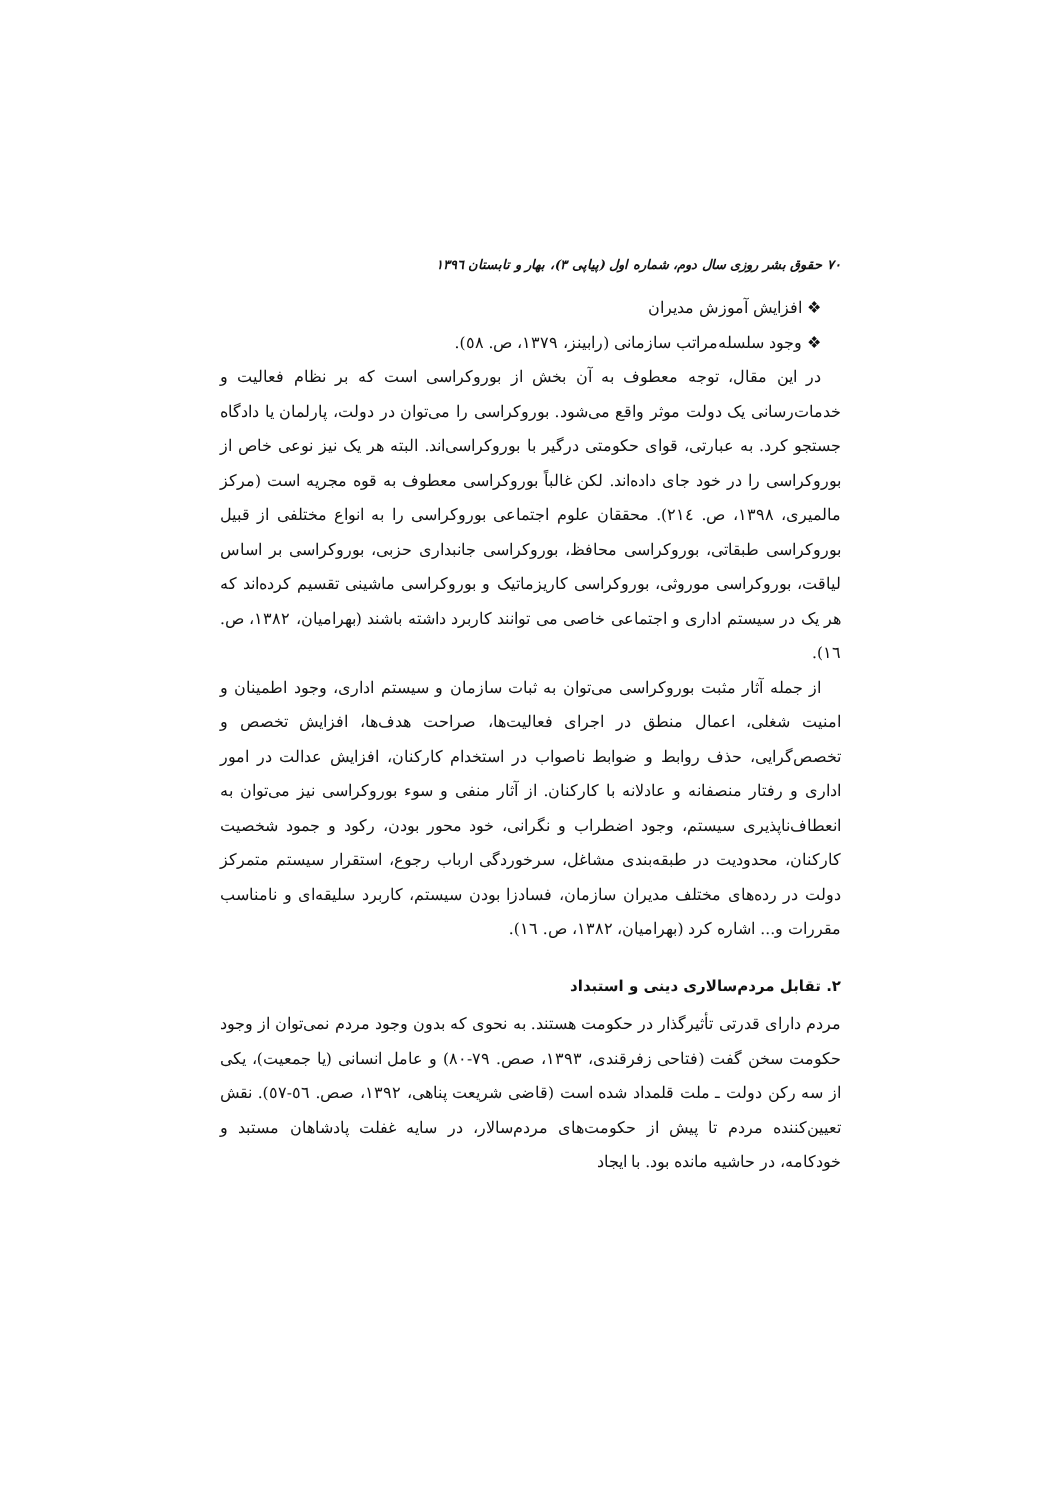۷۰ حقوق بشر روزی سال دوم، شماره اول (پیاپی ۳)، بهار و تابستان ۱۳۹٦
❖ افزایش آموزش مدیران
❖ وجود سلسله‌مراتب سازمانی (رابینز، ۱۳۷۹، ص. ٥۸).
در این مقال، توجه معطوف به آن بخش از بوروکراسی است که بر نظام فعالیت و خدمات‌رسانی یک دولت موثر واقع می‌شود. بوروکراسی را می‌توان در دولت، پارلمان یا دادگاه جستجو کرد. به عبارتی، قوای حکومتی درگیر با بوروکراسی‌اند. البته هر یک نیز نوعی خاص از بوروکراسی را در خود جای داده‌اند. لکن غالباً بوروکراسی معطوف به قوه مجریه است (مرکز مالمیری، ۱۳۹۸، ص. ۲۱٤). محققان علوم اجتماعی بوروکراسی را به انواع مختلفی از قبیل بوروکراسی طبقاتی، بوروکراسی محافظ، بوروکراسی جانبداری حزبی، بوروکراسی بر اساس لیاقت، بوروکراسی موروثی، بوروکراسی کاریزماتیک و بوروکراسی ماشینی تقسیم کرده‌اند که هر یک در سیستم اداری و اجتماعی خاصی می توانند کاربرد داشته باشند (بهرامیان، ۱۳۸۲، ص. ۱٦).
از جمله آثار مثبت بوروکراسی می‌توان به ثبات سازمان و سیستم اداری، وجود اطمینان و امنیت شغلی، اعمال منطق در اجرای فعالیت‌ها، صراحت هدف‌ها، افزایش تخصص و تخصص‌گرایی، حذف روابط و ضوابط ناصواب در استخدام کارکنان، افزایش عدالت در امور اداری و رفتار منصفانه و عادلانه با کارکنان. از آثار منفی و سوء بوروکراسی نیز می‌توان به انعطاف‌ناپذیری سیستم، وجود اضطراب و نگرانی، خود محور بودن، رکود و جمود شخصیت کارکنان، محدودیت در طبقه‌بندی مشاغل، سرخوردگی ارباب رجوع، استقرار سیستم متمرکز دولت در رده‌های مختلف مدیران سازمان، فسادزا بودن سیستم، کاربرد سلیقه‌ای و نامناسب مقررات و... اشاره کرد (بهرامیان، ۱۳۸۲، ص. ۱٦).
۲. تقابل مردم‌سالاری دینی و استبداد
مردم دارای قدرتی تأثیرگذار در حکومت هستند. به نحوی که بدون وجود مردم نمی‌توان از وجود حکومت سخن گفت (فتاحی زفرقندی، ۱۳۹۳، صص. ۷۹-۸۰) و عامل انسانی (یا جمعیت)، یکی از سه رکن دولت ـ ملت قلمداد شده است (قاضی شریعت پناهی، ۱۳۹۲، صص. ٥٦-٥۷). نقش تعیین‌کننده مردم تا پیش از حکومت‌های مردم‌سالار، در سایه غفلت پادشاهان مستبد و خودکامه، در حاشیه مانده بود. با ایجاد